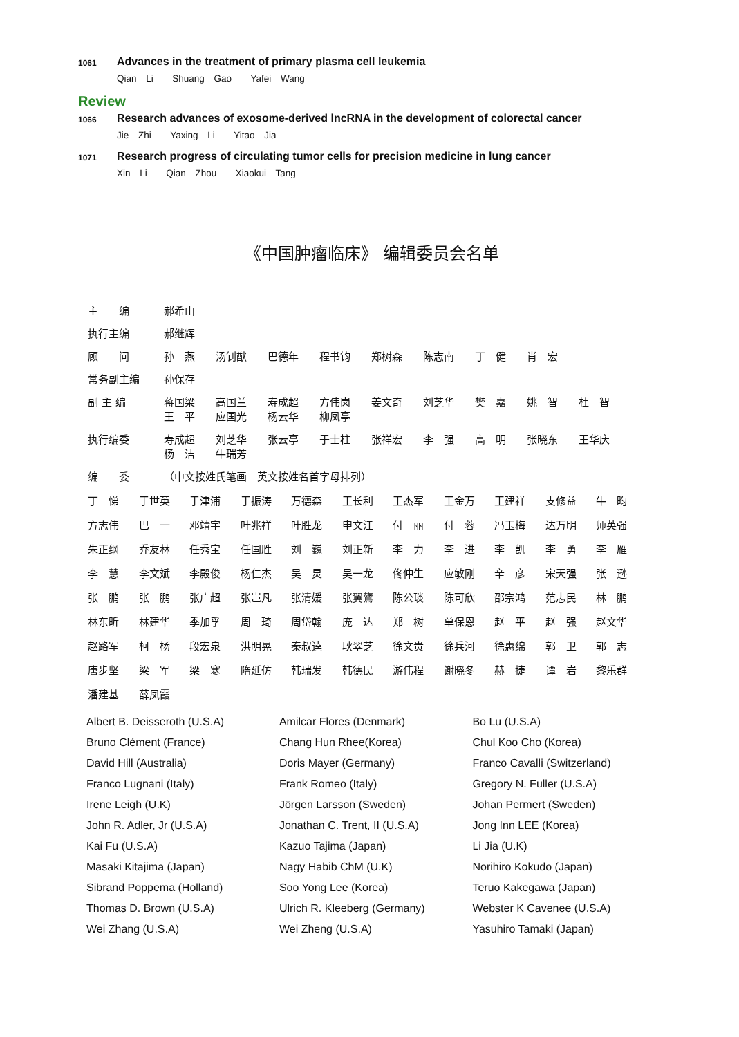1061
Advances in the treatment of primary plasma cell leukemia
Qian Li Shuang Gao Yafei Wang
Review
1066
Research advances of exosome-derived lncRNA in the development of colorectal cancer
Jie Zhi Yaxing Li Yitao Jia
1071
Research progress of circulating tumor cells for precision medicine in lung cancer
Xin Li Qian Zhou Xiaokui Tang
《中国肿瘤临床》 编辑委员会名单
| 主 编 | 郝希山 |
| 执行主编 | 郝继辉 |
| 顾 问 | 孙 燕 汤钊猷 巴德年 程书钧 郑树森 陈志南 丁 健 肖 宏 |
| 常务副主编 | 孙保存 |
| 副 主 编 | 蒋国梁 高国兰 寿成超 方伟岗 姜文奇 刘芝华 樊 嘉 姚 智 杜 智 王 平 应国光 杨云华 柳凤亭 |
| 执行编委 | 寿成超 刘芝华 张云亭 于士柱 张祥宏 李 强 高 明 张晓东 王华庆 杨 洁 牛瑞芳 |
| 编 委 | （中文按姓氏笔画 英文按姓名首字母排列） |
丁　悌 于世英 于津浦 于振涛 万德森 王长利 王杰军 王金万 王建祥 支修益 牛　昀 方志伟 巴　一 邓靖宇 叶兆祥 叶胜龙 申文江 付　丽 付　蓉 冯玉梅 达万明 师英强 朱正纲 乔友林 任秀宝 任国胜 刘　巍 刘正新 李　力 李　进 李　凯 李　勇 李　雁 李　慧 李文斌 李殿俊 杨仁杰 吴　炅 吴一龙 佟仲生 应敏刚 辛　彦 宋天强 张　逊 张　鹏 张　鹏 张广超 张岂凡 张清媛 张翼鷟 陈公琰 陈可欣 邵宗鸿 范志民 林　鹏 林东昕 林建华 季加孚 周　琦 周岱翰 庞　达 郑　树 单保恩 赵　平 赵　强 赵文华 赵路军 柯　杨 段宏泉 洪明晃 秦叔逵 耿翠芝 徐文贵 徐兵河 徐惠绵 郭　卫 郭　志 唐步坚 梁　军 梁　寒 隋延仿 韩瑞发 韩德民 游伟程 谢晓冬 赫　捷 谭　岩 黎乐群 潘建基 薛凤霞
| Albert B. Deisseroth (U.S.A) | Amilcar Flores (Denmark) | Bo Lu (U.S.A) |
| Bruno Clément (France) | Chang Hun Rhee(Korea) | Chul Koo Cho (Korea) |
| David Hill (Australia) | Doris Mayer (Germany) | Franco Cavalli (Switzerland) |
| Franco Lugnani (Italy) | Frank Romeo (Italy) | Gregory N. Fuller (U.S.A) |
| Irene Leigh (U.K) | Jörgen Larsson (Sweden) | Johan Permert (Sweden) |
| John R. Adler, Jr (U.S.A) | Jonathan C. Trent, II (U.S.A) | Jong Inn LEE (Korea) |
| Kai Fu (U.S.A) | Kazuo Tajima (Japan) | Li Jia (U.K) |
| Masaki Kitajima (Japan) | Nagy Habib ChM (U.K) | Norihiro Kokudo (Japan) |
| Sibrand Poppema (Holland) | Soo Yong Lee (Korea) | Teruo Kakegawa (Japan) |
| Thomas D. Brown (U.S.A) | Ulrich R. Kleeberg (Germany) | Webster K Cavenee (U.S.A) |
| Wei Zhang (U.S.A) | Wei Zheng (U.S.A) | Yasuhiro Tamaki (Japan) |